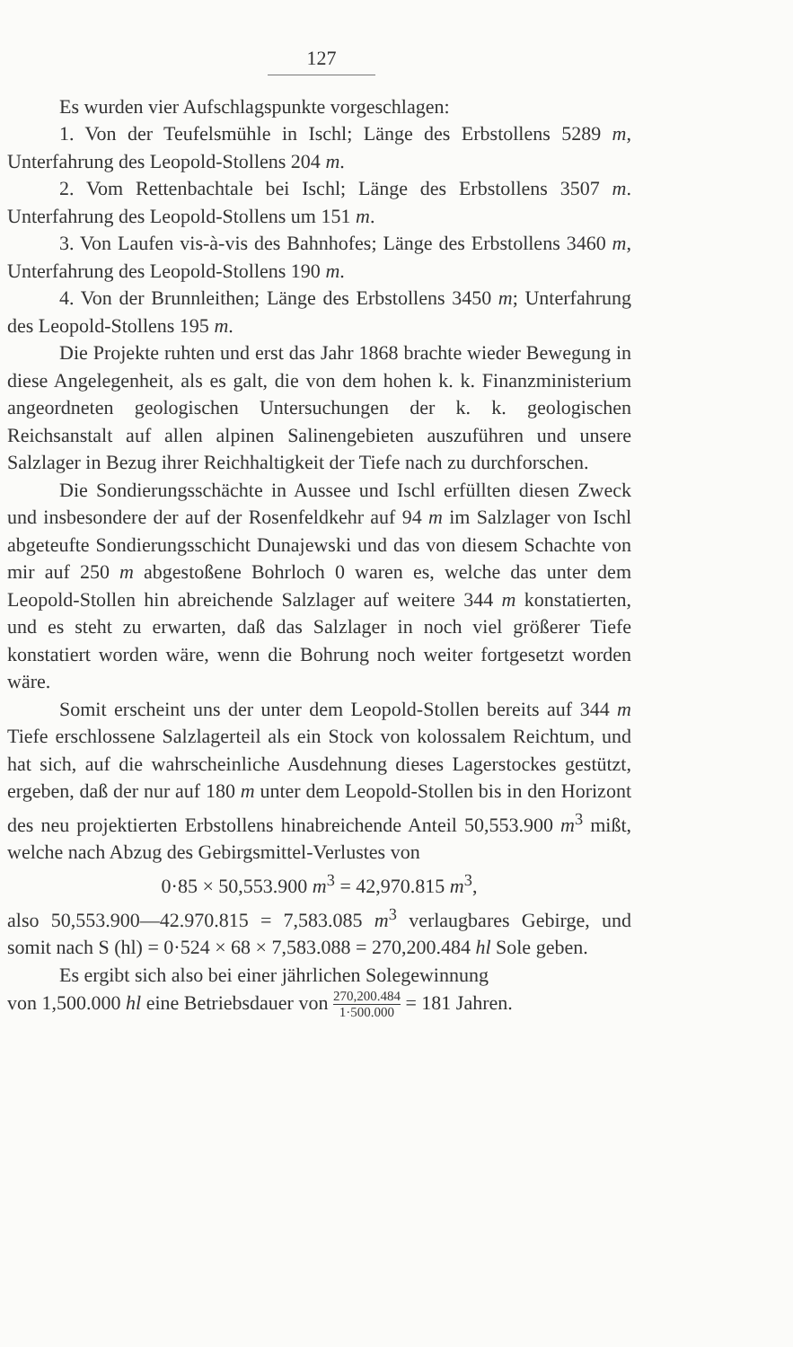127
Es wurden vier Aufschlagspunkte vorgeschlagen:
1. Von der Teufelsmühle in Ischl; Länge des Erbstollens 5289 m, Unterfahrung des Leopold-Stollens 204 m.
2. Vom Rettenbachtale bei Ischl; Länge des Erbstollens 3507 m. Unterfahrung des Leopold-Stollens um 151 m.
3. Von Laufen vis-à-vis des Bahnhofes; Länge des Erbstollens 3460 m, Unterfahrung des Leopold-Stollens 190 m.
4. Von der Brunnleithen; Länge des Erbstollens 3450 m; Unterfahrung des Leopold-Stollens 195 m.
Die Projekte ruhten und erst das Jahr 1868 brachte wieder Bewegung in diese Angelegenheit, als es galt, die von dem hohen k. k. Finanzministerium angeordneten geologischen Untersuchungen der k. k. geologischen Reichsanstalt auf allen alpinen Salinengebieten auszuführen und unsere Salzlager in Bezug ihrer Reichhaltigkeit der Tiefe nach zu durchforschen.
Die Sondierungsschächte in Aussee und Ischl erfüllten diesen Zweck und insbesondere der auf der Rosenfeldkehr auf 94 m im Salzlager von Ischl abgeteufte Sondierungsschicht Dunajewski und das von diesem Schachte von mir auf 250 m abgestoßene Bohrloch 0 waren es, welche das unter dem Leopold-Stollen hin abreichende Salzlager auf weitere 344 m konstatierten, und es steht zu erwarten, daß das Salzlager in noch viel größerer Tiefe konstatiert worden wäre, wenn die Bohrung noch weiter fortgesetzt worden wäre.
Somit erscheint uns der unter dem Leopold-Stollen bereits auf 344 m Tiefe erschlossene Salzlagerteil als ein Stock von kolossalem Reichtum, und hat sich, auf die wahrscheinliche Ausdehnung dieses Lagerstockes gestützt, ergeben, daß der nur auf 180 m unter dem Leopold-Stollen bis in den Horizont des neu projektierten Erbstollens hinabreichende Anteil 50,553.900 m<sup>3</sup> mißt, welche nach Abzug des Gebirgsmittel-Verlustes von
0·85 × 50,553.900 m<sup>3</sup> = 42,970.815 m<sup>3</sup>,
also 50,553.900—42.970.815 = 7,583.085 m<sup>3</sup> verlaugbares Gebirge, und somit nach S (hl) = 0·524 × 68 × 7,583.088 = 270,200.484 hl Sole geben.
Es ergibt sich also bei einer jährlichen Solegewinnung
von 1,500.000 hl eine Betriebsdauer von 270,200.484 1·500.000 = 181 Jahren.